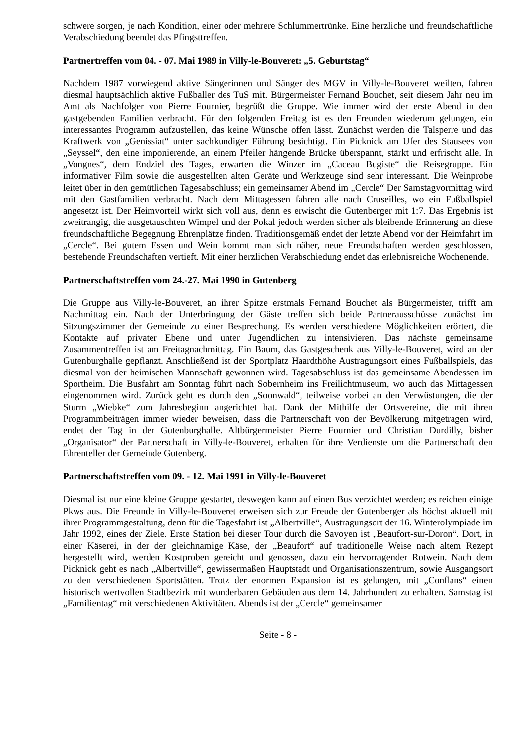schwere sorgen, je nach Kondition, einer oder mehrere Schlummertrünke. Eine herzliche und freundschaftliche Verabschiedung beendet das Pfingsttreffen.
Partnertreffen vom 04. - 07. Mai 1989 in Villy-le-Bouveret: „5. Geburtstag“
Nachdem 1987 vorwiegend aktive Sängerinnen und Sänger des MGV in Villy-le-Bouveret weilten, fahren diesmal hauptsächlich aktive Fußballer des TuS mit. Bürgermeister Fernand Bouchet, seit diesem Jahr neu im Amt als Nachfolger von Pierre Fournier, begrüßt die Gruppe. Wie immer wird der erste Abend in den gastgebenden Familien verbracht. Für den folgenden Freitag ist es den Freunden wiederum gelungen, ein interessantes Programm aufzustellen, das keine Wünsche offen lässt. Zunächst werden die Talsperre und das Kraftwerk von „Genissiat“ unter sachkundiger Führung besichtigt. Ein Picknick am Ufer des Stausees von „Seyssel“, den eine imponierende, an einem Pfeiler hängende Brücke überspannt, stärkt und erfrischt alle. In „Vongnes“, dem Endziel des Tages, erwarten die Winzer im „Caceau Bugiste“ die Reisegruppe. Ein informativer Film sowie die ausgestellten alten Geräte und Werkzeuge sind sehr interessant. Die Weinprobe leitet über in den gemütlichen Tagesabschluss; ein gemeinsamer Abend im „Cercle“ Der Samstagvormittag wird mit den Gastfamilien verbracht. Nach dem Mittagessen fahren alle nach Cruseilles, wo ein Fußballspiel angesetzt ist. Der Heimvorteil wirkt sich voll aus, denn es erwischt die Gutenberger mit 1:7. Das Ergebnis ist zweitrangig, die ausgetauschten Wimpel und der Pokal jedoch werden sicher als bleibende Erinnerung an diese freundschaftliche Begegnung Ehrenplätze finden. Traditionsgemäß endet der letzte Abend vor der Heimfahrt im „Cercle“. Bei gutem Essen und Wein kommt man sich näher, neue Freundschaften werden geschlossen, bestehende Freundschaften vertieft. Mit einer herzlichen Verabschiedung endet das erlebnisreiche Wochenende.
Partnerschaftstreffen vom 24.-27. Mai 1990 in Gutenberg
Die Gruppe aus Villy-le-Bouveret, an ihrer Spitze erstmals Fernand Bouchet als Bürgermeister, trifft am Nachmittag ein. Nach der Unterbringung der Gäste treffen sich beide Partnerausschüsse zunächst im Sitzungszimmer der Gemeinde zu einer Besprechung. Es werden verschiedene Möglichkeiten erörtert, die Kontakte auf privater Ebene und unter Jugendlichen zu intensivieren. Das nächste gemeinsame Zusammentreffen ist am Freitagnachmittag. Ein Baum, das Gastgeschenk aus Villy-le-Bouveret, wird an der Gutenburghalle gepflanzt. Anschließend ist der Sportplatz Haardthöhe Austragungsort eines Fußballspiels, das diesmal von der heimischen Mannschaft gewonnen wird. Tagesabschluss ist das gemeinsame Abendessen im Sportheim. Die Busfahrt am Sonntag führt nach Sobernheim ins Freilichtmuseum, wo auch das Mittagessen eingenommen wird. Zurück geht es durch den „Soonwald“, teilweise vorbei an den Verwüstungen, die der Sturm „Wiebke“ zum Jahresbeginn angerichtet hat. Dank der Mithilfe der Ortsvereine, die mit ihren Programmbeiträgen immer wieder beweisen, dass die Partnerschaft von der Bevölkerung mitgetragen wird, endet der Tag in der Gutenburghalle. Altbürgermeister Pierre Fournier und Christian Durdilly, bisher „Organisator“ der Partnerschaft in Villy-le-Bouveret, erhalten für ihre Verdienste um die Partnerschaft den Ehrenteller der Gemeinde Gutenberg.
Partnerschaftstreffen vom 09. - 12. Mai 1991 in Villy-le-Bouveret
Diesmal ist nur eine kleine Gruppe gestartet, deswegen kann auf einen Bus verzichtet werden; es reichen einige Pkws aus. Die Freunde in Villy-le-Bouveret erweisen sich zur Freude der Gutenberger als höchst aktuell mit ihrer Programmgestaltung, denn für die Tagesfahrt ist „Albertville“, Austragungsort der 16. Winterolympiade im Jahr 1992, eines der Ziele. Erste Station bei dieser Tour durch die Savoyen ist „Beaufort-sur-Doron“. Dort, in einer Käserei, in der der gleichnamige Käse, der „Beaufort“ auf traditionelle Weise nach altem Rezept hergestellt wird, werden Kostproben gereicht und genossen, dazu ein hervorragender Rotwein. Nach dem Picknick geht es nach „Albertville“, gewissermaßen Hauptstadt und Organisationszentrum, sowie Ausgangsort zu den verschiedenen Sportstätten. Trotz der enormen Expansion ist es gelungen, mit „Conflans“ einen historisch wertvollen Stadtbezirk mit wunderbaren Gebäuden aus dem 14. Jahrhundert zu erhalten. Samstag ist „Familientag“ mit verschiedenen Aktivitäten. Abends ist der „Cercle“ gemeinsamer
Seite - 8 -